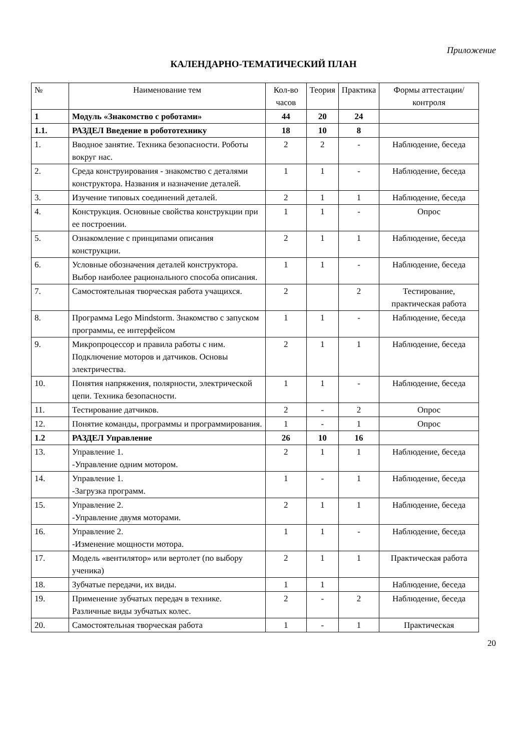Приложение
КАЛЕНДАРНО-ТЕМАТИЧЕСКИЙ ПЛАН
| № | Наименование тем | Кол-во часов | Теория | Практика | Формы аттестации/ контроля |
| --- | --- | --- | --- | --- | --- |
| 1 | Модуль «Знакомство с роботами» | 44 | 20 | 24 | |
| 1.1. | РАЗДЕЛ Введение в робототехнику | 18 | 10 | 8 | |
| 1. | Вводное занятие. Техника безопасности. Роботы вокруг нас. | 2 | 2 | - | Наблюдение, беседа |
| 2. | Среда конструирования - знакомство с деталями конструктора. Названия и назначение деталей. | 1 | 1 | - | Наблюдение, беседа |
| 3. | Изучение типовых соединений деталей. | 2 | 1 | 1 | Наблюдение, беседа |
| 4. | Конструкция. Основные свойства конструкции при ее построении. | 1 | 1 | - | Опрос |
| 5. | Ознакомление с принципами описания конструкции. | 2 | 1 | 1 | Наблюдение, беседа |
| 6. | Условные обозначения деталей конструктора. Выбор наиболее рационального способа описания. | 1 | 1 | - | Наблюдение, беседа |
| 7. | Самостоятельная творческая работа учащихся. | 2 | | 2 | Тестирование, практическая работа |
| 8. | Программа Lego Mindstorm. Знакомство с запуском программы, ее интерфейсом | 1 | 1 | - | Наблюдение, беседа |
| 9. | Микропроцессор и правила работы с ним. Подключение моторов и датчиков. Основы электричества. | 2 | 1 | 1 | Наблюдение, беседа |
| 10. | Понятия напряжения, полярности, электрической цепи. Техника безопасности. | 1 | 1 | - | Наблюдение, беседа |
| 11. | Тестирование датчиков. | 2 | - | 2 | Опрос |
| 12. | Понятие команды, программы и программирования. | 1 | - | 1 | Опрос |
| 1.2 | РАЗДЕЛ Управление | 26 | 10 | 16 | |
| 13. | Управление 1. -Управление одним мотором. | 2 | 1 | 1 | Наблюдение, беседа |
| 14. | Управление 1. -Загрузка программ. | 1 | - | 1 | Наблюдение, беседа |
| 15. | Управление 2. -Управление двумя моторами. | 2 | 1 | 1 | Наблюдение, беседа |
| 16. | Управление 2. -Изменение мощности мотора. | 1 | 1 | - | Наблюдение, беседа |
| 17. | Модель «вентилятор» или вертолет (по выбору ученика) | 2 | 1 | 1 | Практическая работа |
| 18. | Зубчатые передачи, их виды. | 1 | 1 | | Наблюдение, беседа |
| 19. | Применение зубчатых передач в технике. Различные виды зубчатых колес. | 2 | - | 2 | Наблюдение, беседа |
| 20. | Самостоятельная творческая работа | 1 | - | 1 | Практическая |
20